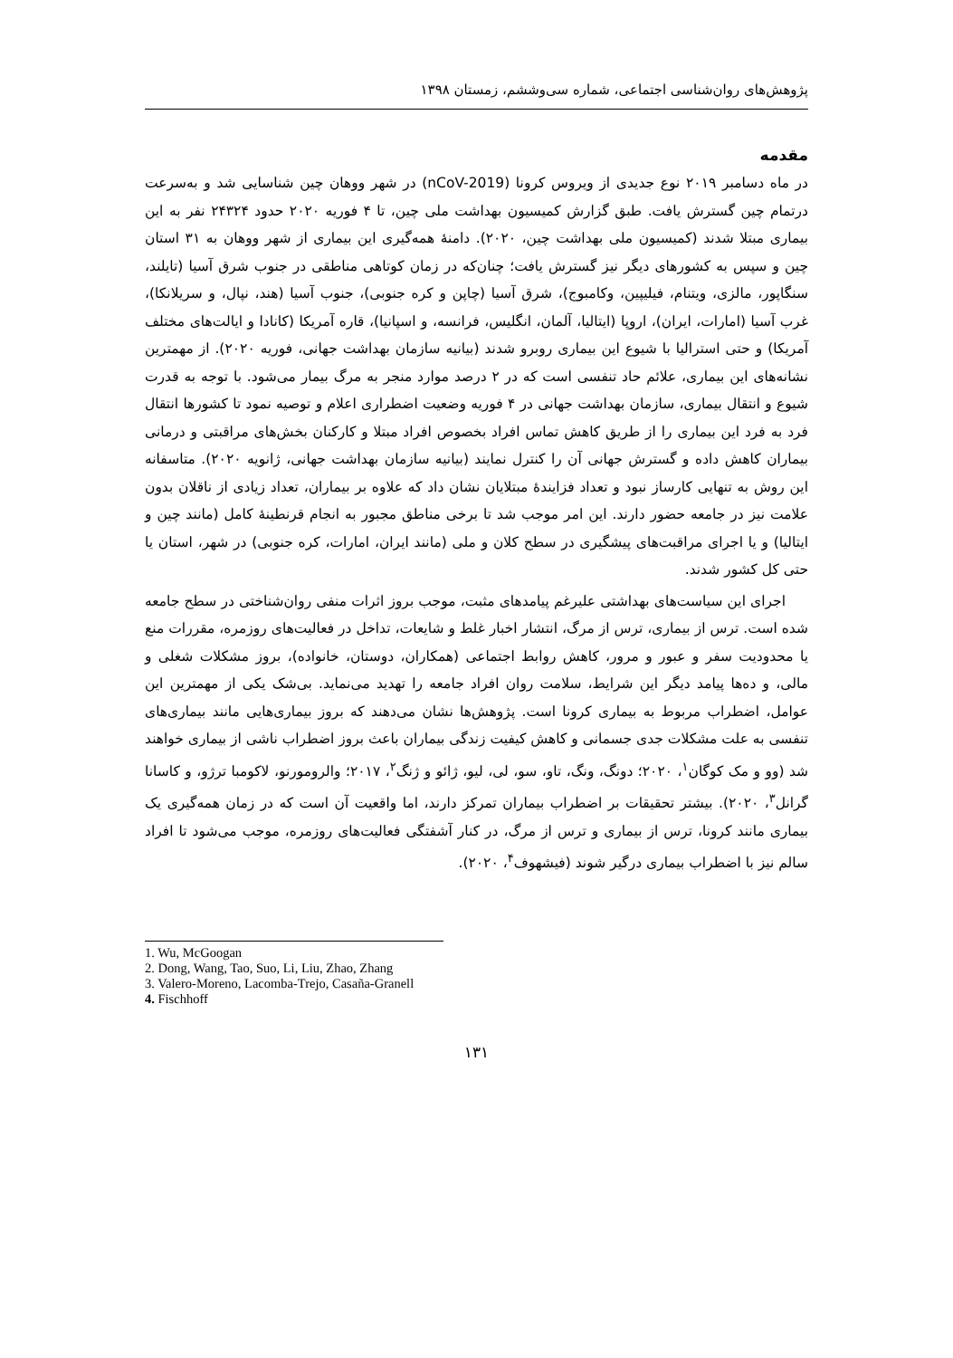پژوهش‌های روان‌شناسی اجتماعی، شماره سی‌وششم، زمستان ۱۳۹۸
مقدمه
در ماه دسامبر ۲۰۱۹ نوع جدیدی از ویروس کرونا (nCoV-2019) در شهر ووهان چین شناسایی شد و به‌سرعت درتمام چین گسترش یافت. طبق گزارش کمیسیون بهداشت ملی چین، تا ۴ فوریه ۲۰۲۰ حدود ۲۴۳۲۴ نفر به این بیماری مبتلا شدند (کمیسیون ملی بهداشت چین، ۲۰۲۰). دامنهٔ همه‌گیری این بیماری از شهر ووهان به ۳۱ استان چین و سپس به کشورهای دیگر نیز گسترش یافت؛ چنان‌که در زمان کوتاهی مناطقی در جنوب شرق آسیا (تایلند، سنگاپور، مالزی، ویتنام، فیلیپین، وکامبوج)، شرق آسیا (چاپن و کره جنوبی)، جنوب آسیا (هند، نپال، و سریلانکا)، غرب آسیا (امارات، ایران)، اروپا (ایتالیا، آلمان، انگلیس، فرانسه، و اسپانیا)، قاره آمریکا (کانادا و ایالت‌های مختلف آمریکا) و حتی استرالیا با شیوع این بیماری روبرو شدند (بیانیه سازمان بهداشت جهانی، فوریه ۲۰۲۰). از مهمترین نشانه‌های این بیماری، علائم حاد تنفسی است که در ۲ درصد موارد منجر به مرگ بیمار می‌شود. با توجه به قدرت شیوع و انتقال بیماری، سازمان بهداشت جهانی در ۴ فوریه وضعیت اضطراری اعلام و توصیه نمود تا کشورها انتقال فرد به فرد این بیماری را از طریق کاهش تماس افراد بخصوص افراد مبتلا و کارکنان بخش‌های مراقبتی و درمانی بیماران کاهش داده و گسترش جهانی آن را کنترل نمایند (بیانیه سازمان بهداشت جهانی، ژانویه ۲۰۲۰). متاسفانه این روش به تنهایی کارساز نبود و تعداد فزایندهٔ مبتلایان نشان داد که علاوه بر بیماران، تعداد زیادی از ناقلان بدون علامت نیز در جامعه حضور دارند. این امر موجب شد تا برخی مناطق مجبور به انجام قرنطینهٔ کامل (مانند چین و ایتالیا) و یا اجرای مراقبت‌های پیشگیری در سطح کلان و ملی (مانند ایران، امارات، کره جنوبی) در شهر، استان یا حتی کل کشور شدند.
اجرای این سیاست‌های بهداشتی علیرغم پیامدهای مثبت، موجب بروز اثرات منفی روان‌شناختی در سطح جامعه شده است. ترس از بیماری، ترس از مرگ، انتشار اخبار غلط و شایعات، تداخل در فعالیت‌های روزمره، مقررات منع یا محدودیت سفر و عبور و مرور، کاهش روابط اجتماعی (همکاران، دوستان، خانواده)، بروز مشکلات شغلی و مالی، و ده‌ها پیامد دیگر این شرایط، سلامت روان افراد جامعه را تهدید می‌نماید. بی‌شک یکی از مهمترین این عوامل، اضطراب مربوط به بیماری کرونا است. پژوهش‌ها نشان می‌دهند که بروز بیماری‌هایی مانند بیماری‌های تنفسی به علت مشکلات جدی جسمانی و کاهش کیفیت زندگی بیماران باعث بروز اضطراب ناشی از بیماری خواهند شد (وو و مک کوگان<sup>۱</sup>، ۲۰۲۰؛ دونگ، ونگ، تاو، سو، لی، لیو، ژائو و ژنگ<sup>۲</sup>، ۲۰۱۷؛ والرومورنو، لاکومبا ترژو، و کاسانا گرانل<sup>۳</sup>، ۲۰۲۰). بیشتر تحقیقات بر اضطراب بیماران تمرکز دارند، اما واقعیت آن است که در زمان همه‌گیری یک بیماری مانند کرونا، ترس از بیماری و ترس از مرگ، در کنار آشفتگی فعالیت‌های روزمره، موجب می‌شود تا افراد سالم نیز با اضطراب بیماری درگیر شوند (فیشهوف<sup>۴</sup>، ۲۰۲۰).
1. Wu, McGoogan
2. Dong, Wang, Tao, Suo, Li, Liu, Zhao, Zhang
3. Valero-Moreno, Lacomba-Trejo, Casaña-Granell
4. Fischhoff
۱۳۱